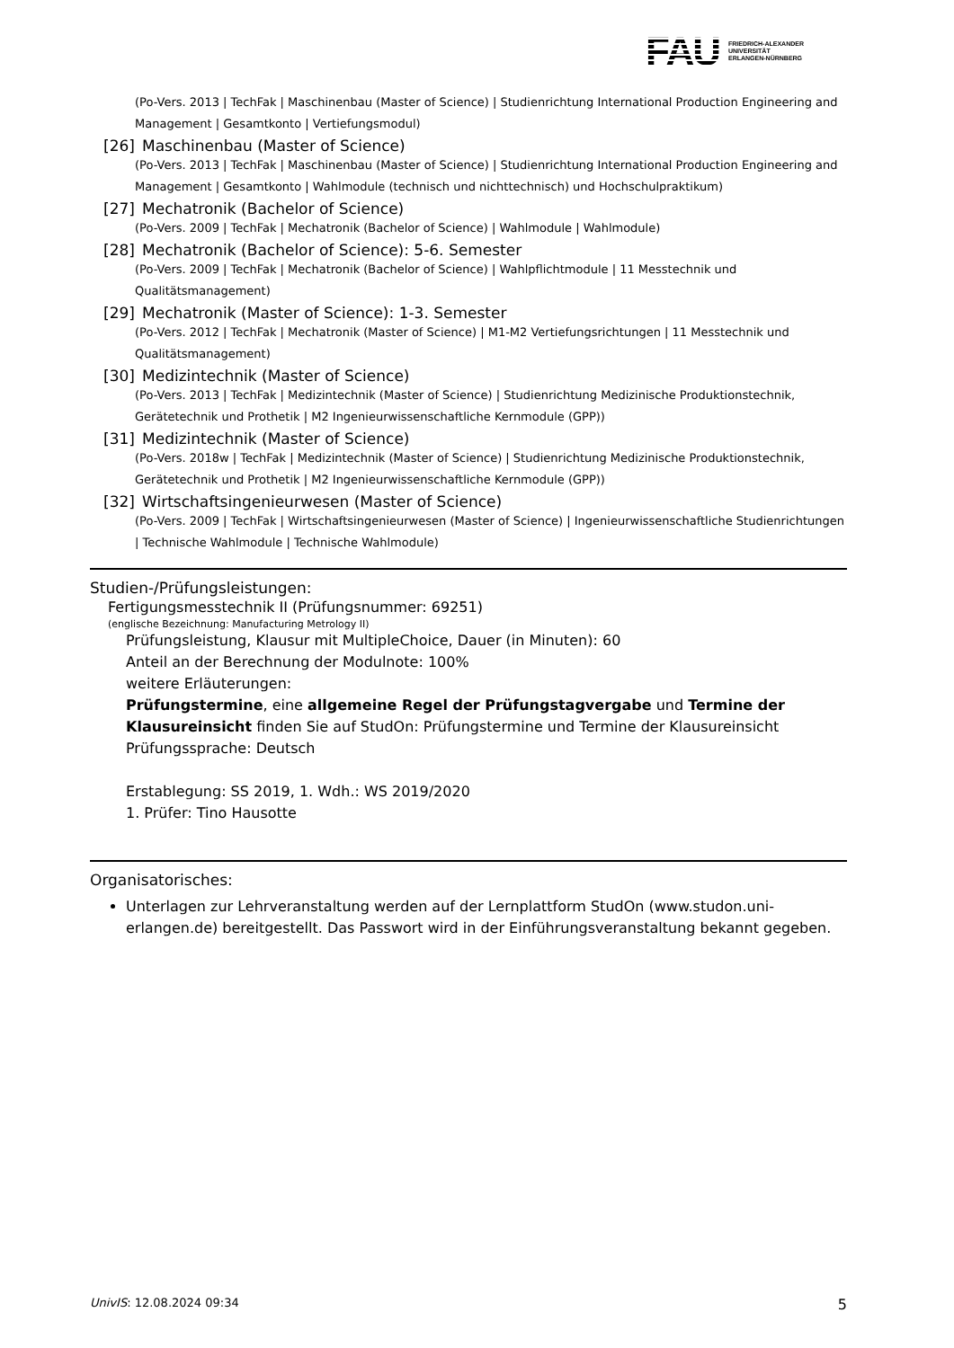FAU
FRIEDRICH-ALEXANDER
UNIVERSITÄT
ERLANGEN-NÜRNBERG
(Po-Vers. 2013 | TechFak | Maschinenbau (Master of Science) | Studienrichtung International Production Engineering and Management | Gesamtkonto | Vertiefungsmodul)
[26] Maschinenbau (Master of Science)
(Po-Vers. 2013 | TechFak | Maschinenbau (Master of Science) | Studienrichtung International Production Engineering and Management | Gesamtkonto | Wahlmodule (technisch und nichttechnisch) und Hochschulpraktikum)
[27] Mechatronik (Bachelor of Science)
(Po-Vers. 2009 | TechFak | Mechatronik (Bachelor of Science) | Wahlmodule | Wahlmodule)
[28] Mechatronik (Bachelor of Science): 5-6. Semester
(Po-Vers. 2009 | TechFak | Mechatronik (Bachelor of Science) | Wahlpflichtmodule | 11 Messtechnik und Qualitätsmanagement)
[29] Mechatronik (Master of Science): 1-3. Semester
(Po-Vers. 2012 | TechFak | Mechatronik (Master of Science) | M1-M2 Vertiefungsrichtungen | 11 Messtechnik und Qualitätsmanagement)
[30] Medizintechnik (Master of Science)
(Po-Vers. 2013 | TechFak | Medizintechnik (Master of Science) | Studienrichtung Medizinische Produktionstechnik, Gerätetechnik und Prothetik | M2 Ingenieurwissenschaftliche Kernmodule (GPP))
[31] Medizintechnik (Master of Science)
(Po-Vers. 2018w | TechFak | Medizintechnik (Master of Science) | Studienrichtung Medizinische Produktionstechnik, Gerätetechnik und Prothetik | M2 Ingenieurwissenschaftliche Kernmodule (GPP))
[32] Wirtschaftsingenieurwesen (Master of Science)
(Po-Vers. 2009 | TechFak | Wirtschaftsingenieurwesen (Master of Science) | Ingenieurwissenschaftliche Studienrichtungen | Technische Wahlmodule | Technische Wahlmodule)
Studien-/Prüfungsleistungen:
Fertigungsmesstechnik II (Prüfungsnummer: 69251)
(englische Bezeichnung: Manufacturing Metrology II)
Prüfungsleistung, Klausur mit MultipleChoice, Dauer (in Minuten): 60
Anteil an der Berechnung der Modulnote: 100%
weitere Erläuterungen:
Prüfungstermine, eine allgemeine Regel der Prüfungstagvergabe und Termine der Klausureinsicht finden Sie auf StudOn: Prüfungstermine und Termine der Klausureinsicht
Prüfungssprache: Deutsch
Erstablegung: SS 2019, 1. Wdh.: WS 2019/2020
1. Prüfer: Tino Hausotte
Organisatorisches:
Unterlagen zur Lehrveranstaltung werden auf der Lernplattform StudOn (www.studon.uni-erlangen.de) bereitgestellt. Das Passwort wird in der Einführungsveranstaltung bekannt gegeben.
UnivIS: 12.08.2024 09:34 5